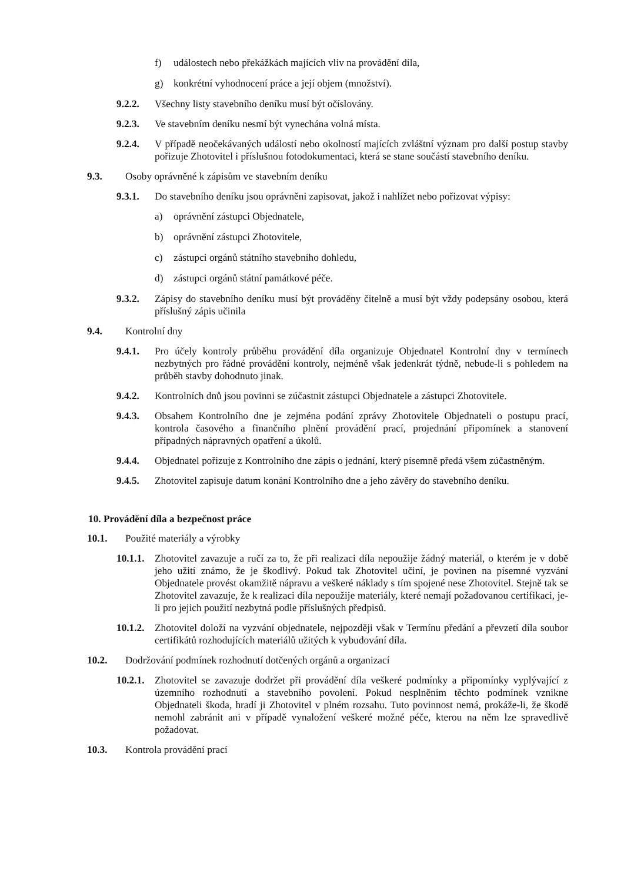f) událostech nebo překážkách majících vliv na provádění díla,
g) konkrétní vyhodnocení práce a její objem (množství).
9.2.2. Všechny listy stavebního deníku musí být očíslovány.
9.2.3. Ve stavebním deníku nesmí být vynechána volná místa.
9.2.4. V případě neočekávaných událostí nebo okolností majících zvláštní význam pro další postup stavby pořizuje Zhotovitel i příslušnou fotodokumentaci, která se stane součástí stavebního deníku.
9.3. Osoby oprávněné k zápisům ve stavebním deníku
9.3.1. Do stavebního deníku jsou oprávněni zapisovat, jakož i nahlížet nebo pořizovat výpisy:
a) oprávnění zástupci Objednatele,
b) oprávnění zástupci Zhotovitele,
c) zástupci orgánů státního stavebního dohledu,
d) zástupci orgánů státní památkové péče.
9.3.2. Zápisy do stavebního deníku musí být prováděny čitelně a musí být vždy podepsány osobou, která příslušný zápis učinila
9.4. Kontrolní dny
9.4.1. Pro účely kontroly průběhu provádění díla organizuje Objednatel Kontrolní dny v termínech nezbytných pro řádné provádění kontroly, nejméně však jedenkrát týdně, nebude-li s pohledem na průběh stavby dohodnuto jinak.
9.4.2. Kontrolních dnů jsou povinni se zúčastnit zástupci Objednatele a zástupci Zhotovitele.
9.4.3. Obsahem Kontrolního dne je zejména podání zprávy Zhotovitele Objednateli o postupu prací, kontrola časového a finančního plnění provádění prací, projednání připomínek a stanovení případných nápravných opatření a úkolů.
9.4.4. Objednatel pořizuje z Kontrolního dne zápis o jednání, který písemně předá všem zúčastněným.
9.4.5. Zhotovitel zapisuje datum konání Kontrolního dne a jeho závěry do stavebního deníku.
10. Provádění díla a bezpečnost práce
10.1. Použité materiály a výrobky
10.1.1. Zhotovitel zavazuje a ručí za to, že při realizaci díla nepoužije žádný materiál, o kterém je v době jeho užití známo, že je škodlivý. Pokud tak Zhotovitel učiní, je povinen na písemné vyzvání Objednatele provést okamžitě nápravu a veškeré náklady s tím spojené nese Zhotovitel. Stejně tak se Zhotovitel zavazuje, že k realizaci díla nepoužije materiály, které nemají požadovanou certifikaci, je-li pro jejich použití nezbytná podle příslušných předpisů.
10.1.2. Zhotovitel doloží na vyzvání objednatele, nejpozději však v Termínu předání a převzetí díla soubor certifikátů rozhodujících materiálů užitých k vybudování díla.
10.2. Dodržování podmínek rozhodnutí dotčených orgánů a organizací
10.2.1. Zhotovitel se zavazuje dodržet při provádění díla veškeré podmínky a připomínky vyplývající z územního rozhodnutí a stavebního povolení. Pokud nesplněním těchto podmínek vznikne Objednateli škoda, hradí ji Zhotovitel v plném rozsahu. Tuto povinnost nemá, prokáže-li, že škodě nemohl zabránit ani v případě vynaložení veškeré možné péče, kterou na něm lze spravedlivě požadovat.
10.3. Kontrola provádění prací